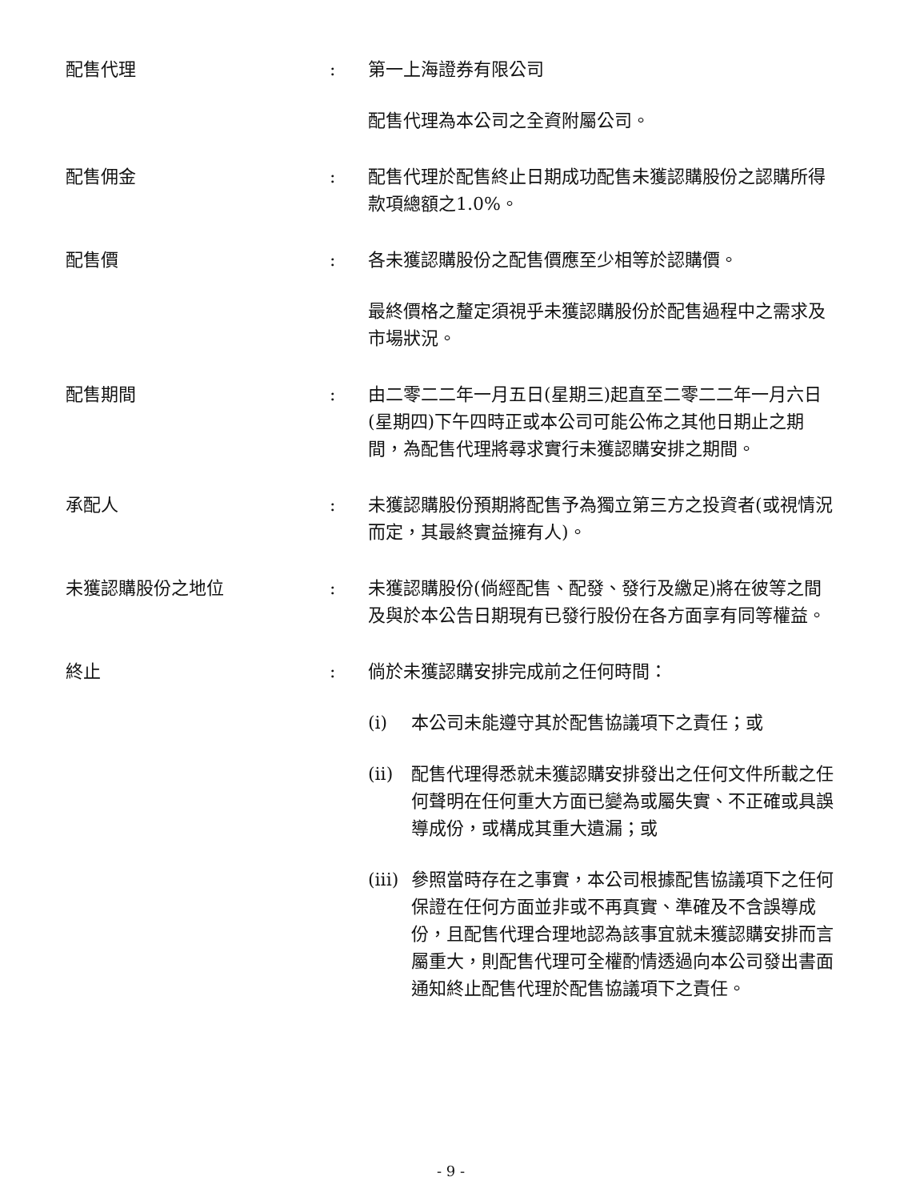配售代理
:
第一上海證券有限公司
配售代理為本公司之全資附屬公司。
配售佣金
:
配售代理於配售終止日期成功配售未獲認購股份之認購所得款項總額之1.0%。
配售價
:
各未獲認購股份之配售價應至少相等於認購價。
最終價格之釐定須視乎未獲認購股份於配售過程中之需求及市場狀況。
配售期間
:
由二零二二年一月五日(星期三)起直至二零二二年一月六日(星期四)下午四時正或本公司可能公佈之其他日期止之期間，為配售代理將尋求實行未獲認購安排之期間。
承配人
:
未獲認購股份預期將配售予為獨立第三方之投資者(或視情況而定，其最終實益擁有人)。
未獲認購股份之地位
:
未獲認購股份(倘經配售、配發、發行及繳足)將在彼等之間及與於本公告日期現有已發行股份在各方面享有同等權益。
終止
:
倘於未獲認購安排完成前之任何時間：
(i)
本公司未能遵守其於配售協議項下之責任；或
(ii)
配售代理得悉就未獲認購安排發出之任何文件所載之任何聲明在任何重大方面已變為或屬失實、不正確或具誤導成份，或構成其重大遺漏；或
(iii)
參照當時存在之事實，本公司根據配售協議項下之任何保證在任何方面並非或不再真實、準確及不含誤導成份，且配售代理合理地認為該事宜就未獲認購安排而言屬重大，則配售代理可全權酌情透過向本公司發出書面通知終止配售代理於配售協議項下之責任。
- 9 -